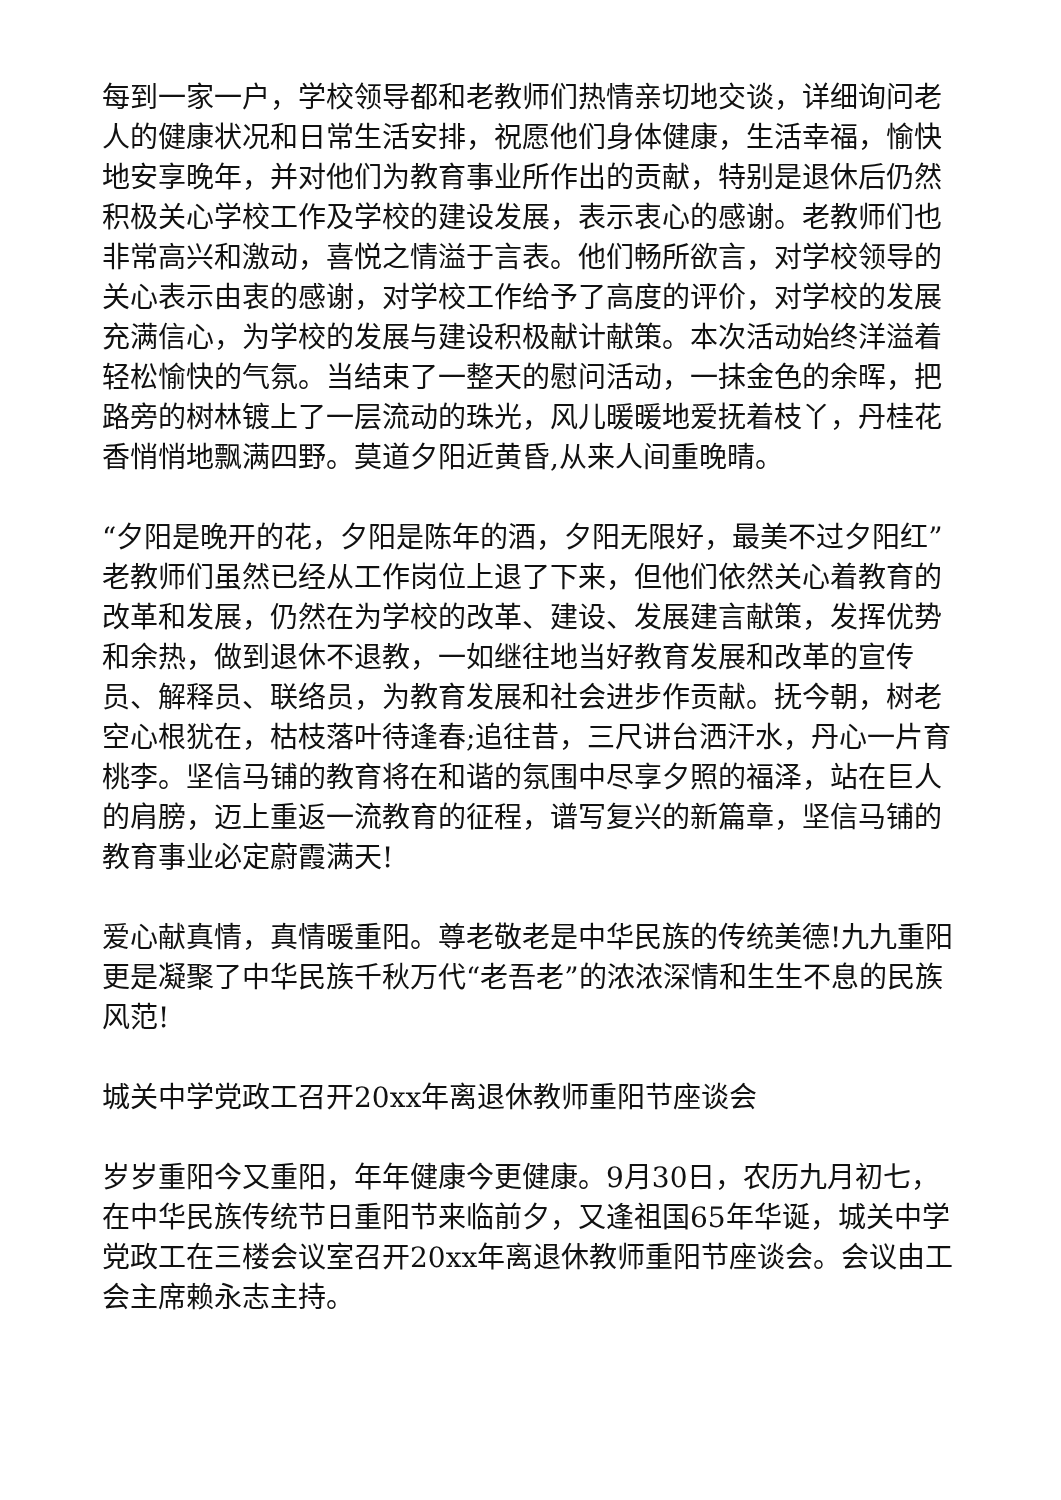每到一家一户，学校领导都和老教师们热情亲切地交谈，详细询问老人的健康状况和日常生活安排，祝愿他们身体健康，生活幸福，愉快地安享晚年，并对他们为教育事业所作出的贡献，特别是退休后仍然积极关心学校工作及学校的建设发展，表示衷心的感谢。老教师们也非常高兴和激动，喜悦之情溢于言表。他们畅所欲言，对学校领导的关心表示由衷的感谢，对学校工作给予了高度的评价，对学校的发展充满信心，为学校的发展与建设积极献计献策。本次活动始终洋溢着轻松愉快的气氛。当结束了一整天的慰问活动，一抹金色的余晖，把路旁的树林镀上了一层流动的珠光，风儿暖暖地爱抚着枝丫，丹桂花香悄悄地飘满四野。莫道夕阳近黄昏,从来人间重晚晴。
“夕阳是晚开的花，夕阳是陈年的酒，夕阳无限好，最美不过夕阳红”老教师们虽然已经从工作岗位上退了下来，但他们依然关心着教育的改革和发展，仍然在为学校的改革、建设、发展建言献策，发挥优势和余热，做到退休不退教，一如继往地当好教育发展和改革的宣传员、解释员、联络员，为教育发展和社会进步作贡献。抚今朝，树老空心根犹在，枯枝落叶待逢春;追往昔，三尺讲台洒汗水，丹心一片育桃李。坚信马铺的教育将在和谐的氛围中尽享夕照的福泽，站在巨人的肩膀，迈上重返一流教育的征程，谱写复兴的新篇章，坚信马铺的教育事业必定蔚霞满天!
爱心献真情，真情暖重阳。尊老敬老是中华民族的传统美德!九九重阳更是凝聚了中华民族千秋万代“老吾老”的浓浓深情和生生不息的民族风范!
城关中学党政工召开20xx年离退休教师重阳节座谈会
岁岁重阳今又重阳，年年健康今更健康。9月30日，农历九月初七，在中华民族传统节日重阳节来临前夕，又逢祖国65年华诞，城关中学党政工在三楼会议室召开20xx年离退休教师重阳节座谈会。会议由工会主席赖永志主持。